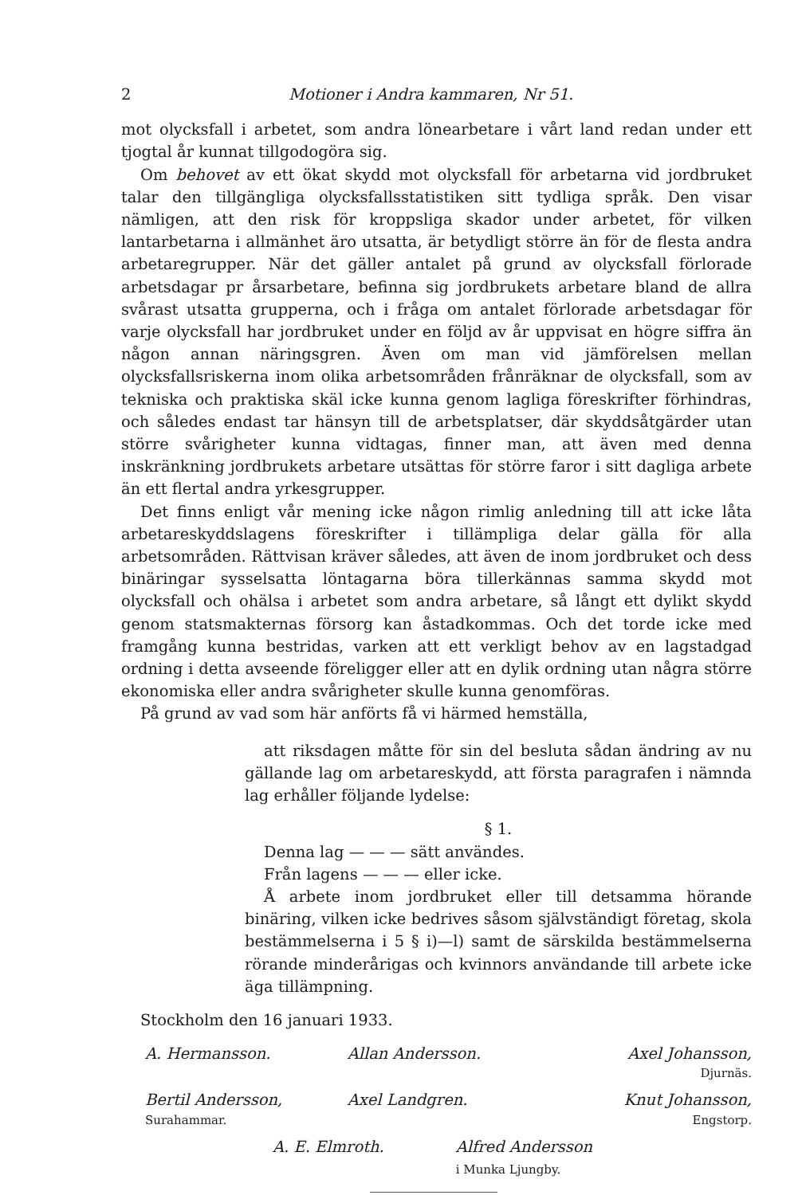2 Motioner i Andra kammaren, Nr 51.
mot olycksfall i arbetet, som andra lönearbetare i vårt land redan under ett tjogtal år kunnat tillgodogöra sig.
Om behovet av ett ökat skydd mot olycksfall för arbetarna vid jordbruket talar den tillgängliga olycksfallsstatistiken sitt tydliga språk. Den visar nämligen, att den risk för kroppsliga skador under arbetet, för vilken lantarbetarna i allmänhet äro utsatta, är betydligt större än för de flesta andra arbetaregrupper. När det gäller antalet på grund av olycksfall förlorade arbetsdagar pr årsarbetare, befinna sig jordbrukets arbetare bland de allra svårast utsatta grupperna, och i fråga om antalet förlorade arbetsdagar för varje olycksfall har jordbruket under en följd av år uppvisat en högre siffra än någon annan näringsgren. Även om man vid jämförelsen mellan olycksfallsriskerna inom olika arbetsområden frånräknar de olycksfall, som av tekniska och praktiska skäl icke kunna genom lagliga föreskrifter förhindras, och således endast tar hänsyn till de arbetsplatser, där skyddsåtgärder utan större svårigheter kunna vidtagas, finner man, att även med denna inskränkning jordbrukets arbetare utsättas för större faror i sitt dagliga arbete än ett flertal andra yrkesgrupper.
Det finns enligt vår mening icke någon rimlig anledning till att icke låta arbetareskyddslagens föreskrifter i tillämpliga delar gälla för alla arbetsområden. Rättvisan kräver således, att även de inom jordbruket och dess binäringar sysselsatta löntagarna böra tillerkännas samma skydd mot olycksfall och ohälsa i arbetet som andra arbetare, så långt ett dylikt skydd genom statsmakternas försorg kan åstadkommas. Och det torde icke med framgång kunna bestridas, varken att ett verkligt behov av en lagstadgad ordning i detta avseende föreligger eller att en dylik ordning utan några större ekonomiska eller andra svårigheter skulle kunna genomföras.
På grund av vad som här anförts få vi härmed hemställa,
att riksdagen måtte för sin del besluta sådan ändring av nu gällande lag om arbetareskydd, att första paragrafen i nämnda lag erhåller följande lydelse:
§ 1.
Denna lag — — — sätt användes.
Från lagens — — — eller icke.
Å arbete inom jordbruket eller till detsamma hörande binäring, vilken icke bedrives såsom självständigt företag, skola bestämmelserna i 5 § i)—l) samt de särskilda bestämmelserna rörande minderårigas och kvinnors användande till arbete icke äga tillämpning.
Stockholm den 16 januari 1933.
A. Hermansson.
Allan Andersson.
Axel Johansson,
Djurnäs.
Bertil Andersson,
Surahammar.
Axel Landgren.
Knut Johansson,
Engstorp.
A. E. Elmroth. Alfred Andersson
i Munka Ljungby.